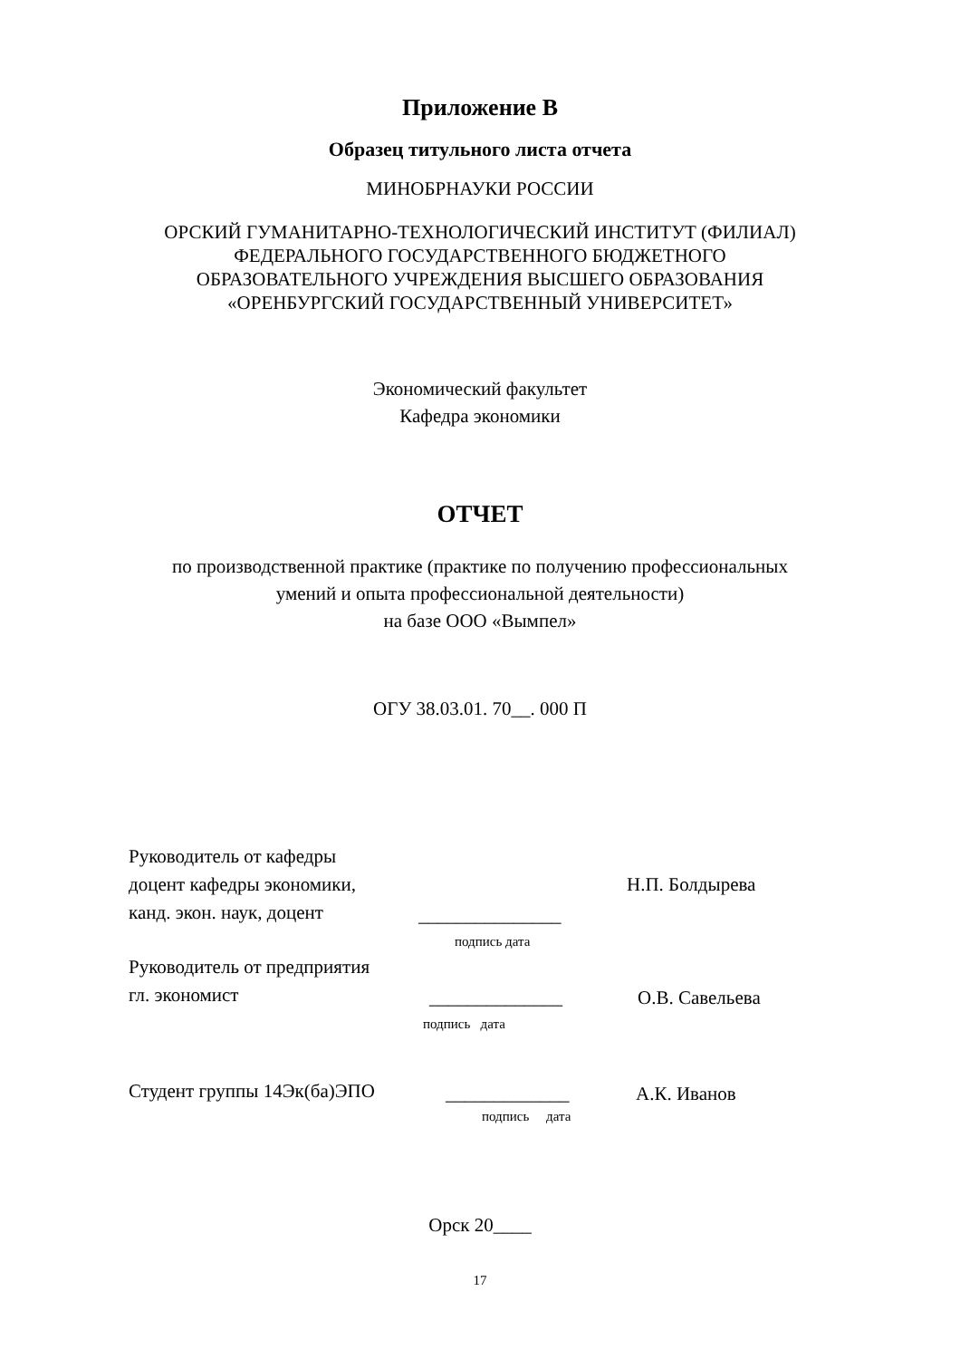Приложение В
Образец титульного листа отчета
МИНОБРНАУКИ РОССИИ
ОРСКИЙ ГУМАНИТАРНО-ТЕХНОЛОГИЧЕСКИЙ ИНСТИТУТ (ФИЛИАЛ)
ФЕДЕРАЛЬНОГО ГОСУДАРСТВЕННОГО БЮДЖЕТНОГО
ОБРАЗОВАТЕЛЬНОГО УЧРЕЖДЕНИЯ ВЫСШЕГО ОБРАЗОВАНИЯ
«ОРЕНБУРГСКИЙ ГОСУДАРСТВЕННЫЙ УНИВЕРСИТЕТ»
Экономический факультет
Кафедра экономики
ОТЧЕТ
по производственной практике (практике по получению профессиональных
умений и опыта профессиональной деятельности)
на базе ООО «Вымпел»
ОГУ 38.03.01. 70__. 000 П
Руководитель от кафедры
доцент кафедры экономики,
канд. экон. наук, доцент
_______________
Н.П. Болдырева
подпись дата
Руководитель от предприятия
гл. экономист
______________
О.В. Савельева
подпись дата
Студент группы 14Эк(ба)ЭПО
_____________
А.К. Иванов
подпись дата
Орск 20____
17